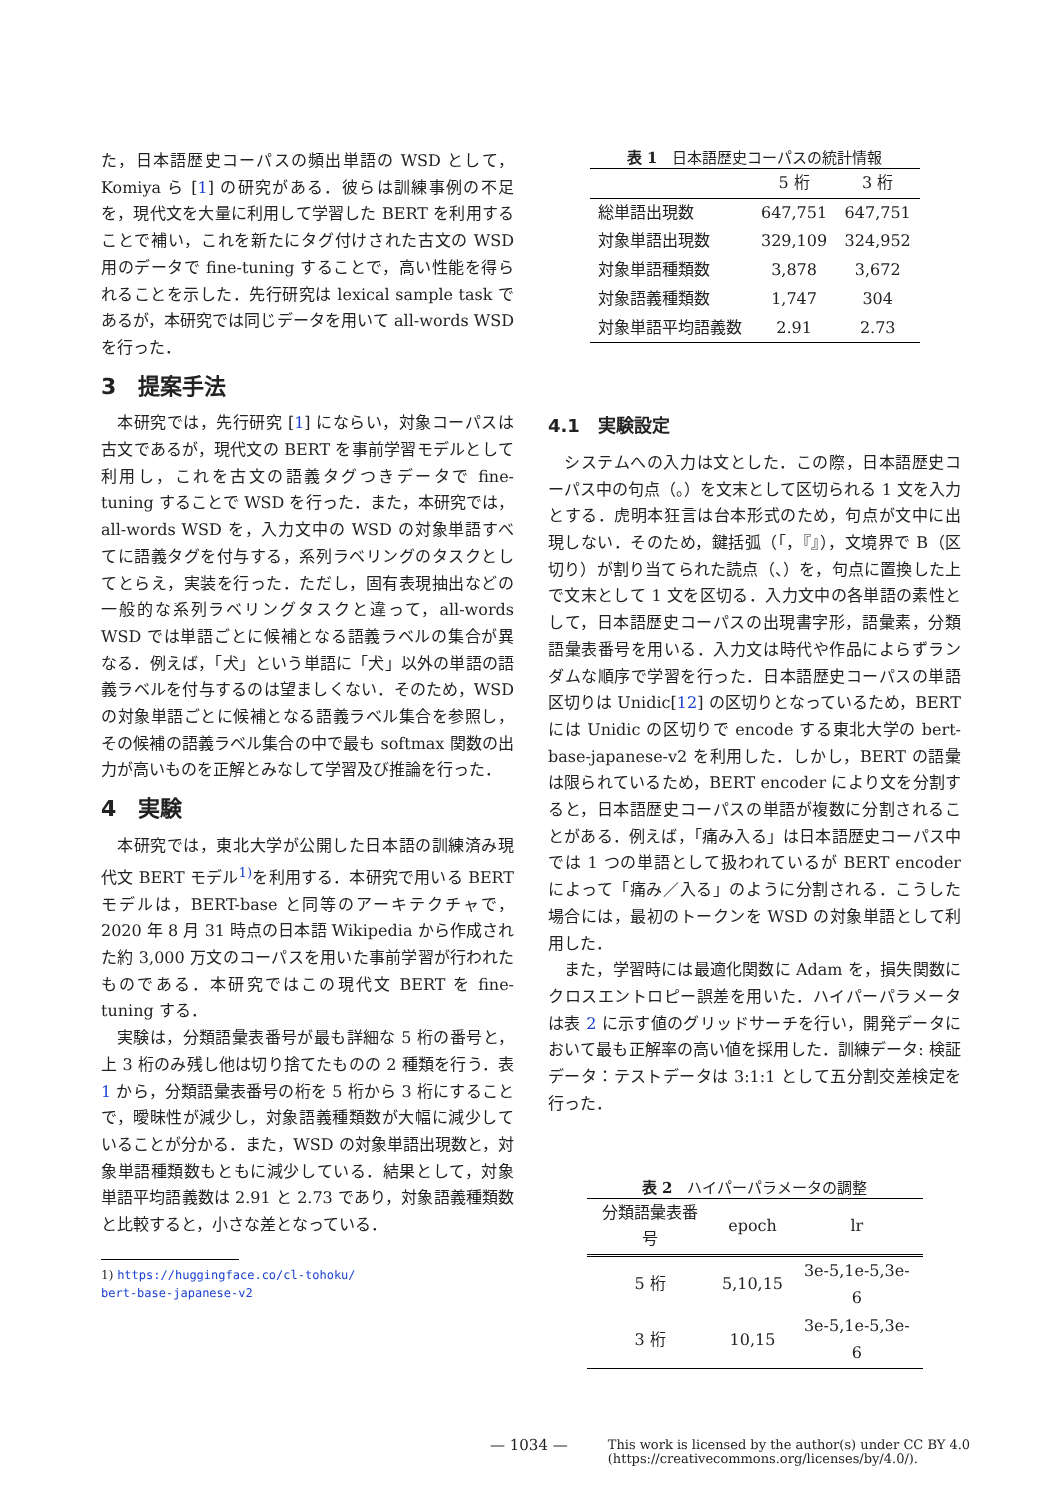た，日本語歴史コーパスの頻出単語の WSD として，Komiya ら [1] の研究がある．彼らは訓練事例の不足を，現代文を大量に利用して学習した BERT を利用することで補い，これを新たにタグ付けされた古文の WSD 用のデータで fine-tuning することで，高い性能を得られることを示した．先行研究は lexical sample task であるが，本研究では同じデータを用いて all-words WSD を行った．
3　提案手法
本研究では，先行研究 [1] にならい，対象コーパスは古文であるが，現代文の BERT を事前学習モデルとして利用し，これを古文の語義タグつきデータで fine-tuning することで WSD を行った．また，本研究では，all-words WSD を，入力文中の WSD の対象単語すべてに語義タグを付与する，系列ラベリングのタスクとしてとらえ，実装を行った．ただし，固有表現抽出などの一般的な系列ラベリングタスクと違って，all-words WSD では単語ごとに候補となる語義ラベルの集合が異なる．例えば，「犬」という単語に「犬」以外の単語の語義ラベルを付与するのは望ましくない．そのため，WSD の対象単語ごとに候補となる語義ラベル集合を参照し，その候補の語義ラベル集合の中で最も softmax 関数の出力が高いものを正解とみなして学習及び推論を行った．
4　実験
本研究では，東北大学が公開した日本語の訓練済み現代文 BERT モデル<sup>1)</sup>を利用する．本研究で用いる BERT モデルは，BERT-base と同等のアーキテクチャで，2020 年 8 月 31 時点の日本語 Wikipedia から作成された約 3,000 万文のコーパスを用いた事前学習が行われたものである．本研究ではこの現代文 BERT を fine-tuning する．
実験は，分類語彙表番号が最も詳細な 5 桁の番号と，上 3 桁のみ残し他は切り捨てたものの 2 種類を行う．表 1 から，分類語彙表番号の桁を 5 桁から 3 桁にすることで，曖昧性が減少し，対象語義種類数が大幅に減少していることが分かる．また，WSD の対象単語出現数と，対象単語種類数もともに減少している．結果として，対象単語平均語義数は 2.91 と 2.73 であり，対象語義種類数と比較すると，小さな差となっている．
1) https://huggingface.co/cl-tohoku/
bert-base-japanese-v2
表 1 日本語歴史コーパスの統計情報
| | 5 桁 | 3 桁 |
| --- | --- | --- |
| 総単語出現数 | 647,751 | 647,751 |
| 対象単語出現数 | 329,109 | 324,952 |
| 対象単語種類数 | 3,878 | 3,672 |
| 対象語義種類数 | 1,747 | 304 |
| 対象単語平均語義数 | 2.91 | 2.73 |
4.1　実験設定
システムへの入力は文とした．この際，日本語歴史コーパス中の句点（。）を文末として区切られる 1 文を入力とする．虎明本狂言は台本形式のため，句点が文中に出現しない．そのため，鍵括弧（「，『』），文境界で B（区切り）が割り当てられた読点（、）を，句点に置換した上で文末として 1 文を区切る．入力文中の各単語の素性として，日本語歴史コーパスの出現書字形，語彙素，分類語彙表番号を用いる．入力文は時代や作品によらずランダムな順序で学習を行った．日本語歴史コーパスの単語区切りは Unidic[12] の区切りとなっているため，BERT には Unidic の区切りで encode する東北大学の bert-base-japanese-v2 を利用した．しかし，BERT の語彙は限られているため，BERT encoder により文を分割すると，日本語歴史コーパスの単語が複数に分割されることがある．例えば，「痛み入る」は日本語歴史コーパス中では 1 つの単語として扱われているが BERT encoder によって「痛み／入る」のように分割される．こうした場合には，最初のトークンを WSD の対象単語として利用した．
また，学習時には最適化関数に Adam を，損失関数にクロスエントロピー誤差を用いた．ハイパーパラメータは表 2 に示す値のグリッドサーチを行い，開発データにおいて最も正解率の高い値を採用した．訓練データ: 検証データ：テストデータは 3:1:1 として五分割交差検定を行った．
表 2 ハイパーパラメータの調整
| 分類語彙表番号 | epoch | lr |
| --- | --- | --- |
| 5 桁 | 5,10,15 | 3e-5,1e-5,3e-6 |
| 3 桁 | 10,15 | 3e-5,1e-5,3e-6 |
— 1034 — This work is licensed by the author(s) under CC BY 4.0
(https://creativecommons.org/licenses/by/4.0/).